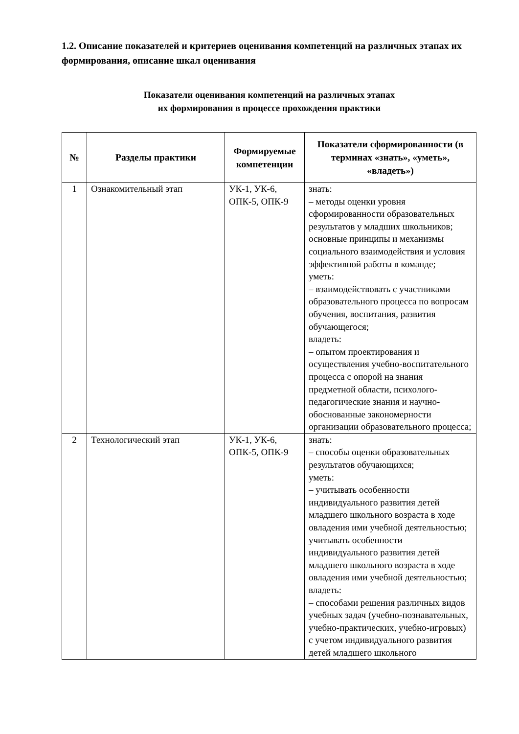1.2. Описание показателей и критериев оценивания компетенций на различных этапах их формирования, описание шкал оценивания
Показатели оценивания компетенций на различных этапах
их формирования в процессе прохождения практики
| № | Разделы практики | Формируемые компетенции | Показатели сформированности (в терминах «знать», «уметь», «владеть») |
| --- | --- | --- | --- |
| 1 | Ознакомительный этап | УК-1, УК-6, ОПК-5, ОПК-9 | знать: – методы оценки уровня сформированности образовательных результатов у младших школьников; основные принципы и механизмы социального взаимодействия и условия эффективной работы в команде; уметь: – взаимодействовать с участниками образовательного процесса по вопросам обучения, воспитания, развития обучающегося; владеть: – опытом проектирования и осуществления учебно-воспитательного процесса с опорой на знания предметной области, психолого-педагогические знания и научно-обоснованные закономерности организации образовательного процесса; |
| 2 | Технологический этап | УК-1, УК-6, ОПК-5, ОПК-9 | знать: – способы оценки образовательных результатов обучающихся; уметь: – учитывать особенности индивидуального развития детей младшего школьного возраста в ходе овладения ими учебной деятельностью; учитывать особенности индивидуального развития детей младшего школьного возраста в ходе овладения ими учебной деятельностью; владеть: – способами решения различных видов учебных задач (учебно-познавательных, учебно-практических, учебно-игровых) с учетом индивидуального развития детей младшего школьного |